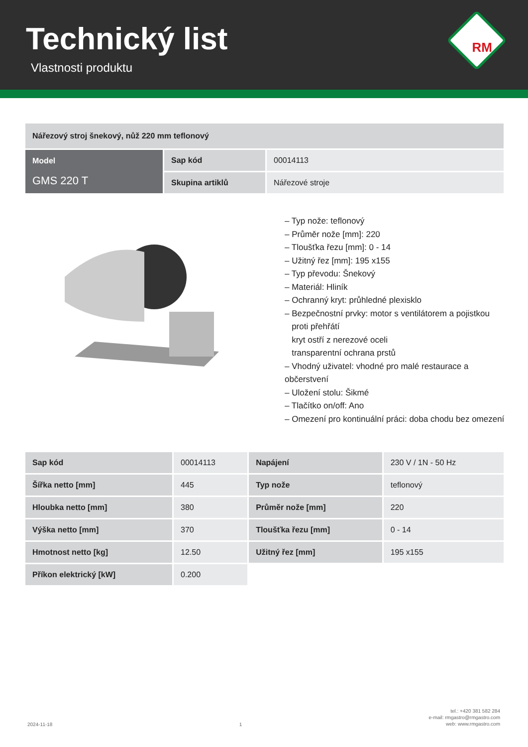Technický list
Vlastnosti produktu
RM
| Nářezový stroj šnekový, nůž 220 mm teflonový | | |
| Model GMS 220 T | Sap kód | 00014113 |
| | Skupina artiklů | Nářezové stroje |
– Typ nože: teflonový
– Průměr nože [mm]: 220
– Tloušťka řezu [mm]: 0 - 14
– Užitný řez [mm]: 195 x155
– Typ převodu: Šnekový
– Materiál: Hliník
– Ochranný kryt: průhledné plexisklo
– Bezpečnostní prvky: motor s ventilátorem a pojistkou
proti přehřátí
kryt ostří z nerezové oceli
transparentní ochrana prstů
– Vhodný uživatel: vhodné pro malé restaurace a občerstvení
– Uložení stolu: Šikmé
– Tlačítko on/off: Ano
– Omezení pro kontinuální práci: doba chodu bez omezení
| Sap kód | 00014113 | Napájení | 230 V / 1N - 50 Hz |
| Šířka netto [mm] | 445 | Typ nože | teflonový |
| Hloubka netto [mm] | 380 | Průměr nože [mm] | 220 |
| Výška netto [mm] | 370 | Tloušťka řezu [mm] | 0 - 14 |
| Hmotnost netto [kg] | 12.50 | Užitný řez [mm] | 195 x155 |
| Příkon elektrický [kW] | 0.200 | | |
2024-11-18 1 tel.: +420 381 582 284
e-mail: rmgastro@rmgastro.com
web: www.rmgastro.com